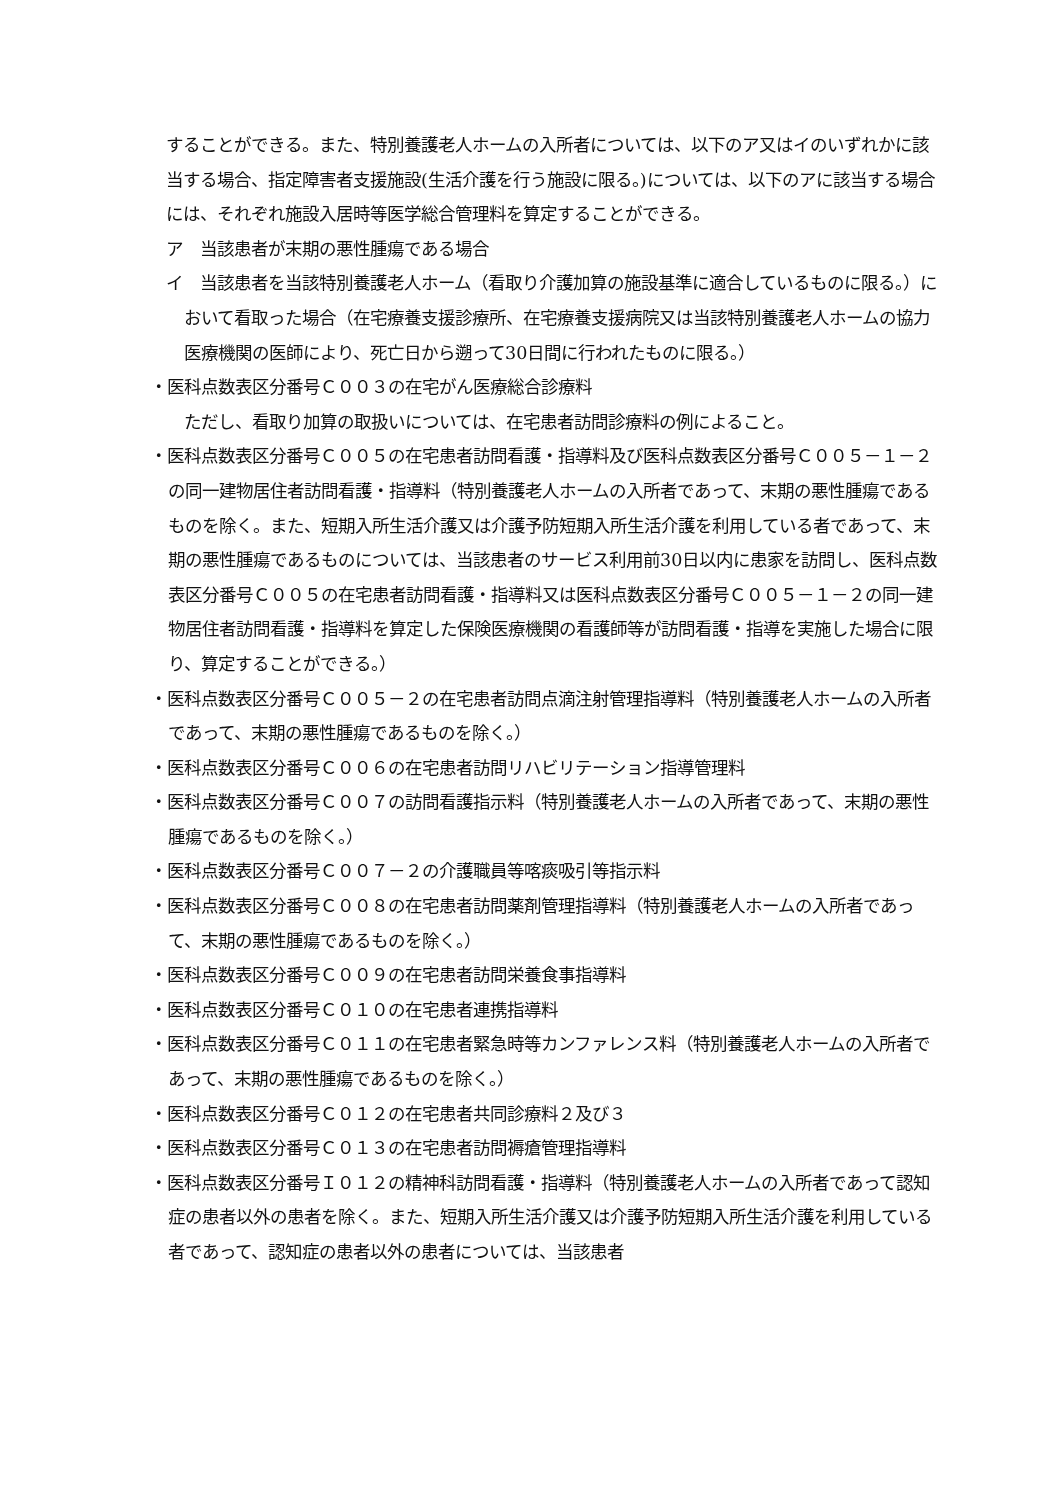することができる。また、特別養護老人ホームの入所者については、以下のア又はイのいずれかに該当する場合、指定障害者支援施設(生活介護を行う施設に限る。)については、以下のアに該当する場合には、それぞれ施設入居時等医学総合管理料を算定することができる。
ア　当該患者が末期の悪性腫瘍である場合
イ　当該患者を当該特別養護老人ホーム（看取り介護加算の施設基準に適合しているものに限る。）において看取った場合（在宅療養支援診療所、在宅療養支援病院又は当該特別養護老人ホームの協力医療機関の医師により、死亡日から遡って30日間に行われたものに限る。）
・医科点数表区分番号Ｃ００３の在宅がん医療総合診療料
ただし、看取り加算の取扱いについては、在宅患者訪問診療料の例によること。
・医科点数表区分番号Ｃ００５の在宅患者訪問看護・指導料及び医科点数表区分番号Ｃ００５－１－２の同一建物居住者訪問看護・指導料（特別養護老人ホームの入所者であって、末期の悪性腫瘍であるものを除く。また、短期入所生活介護又は介護予防短期入所生活介護を利用している者であって、末期の悪性腫瘍であるものについては、当該患者のサービス利用前30日以内に患家を訪問し、医科点数表区分番号Ｃ００５の在宅患者訪問看護・指導料又は医科点数表区分番号Ｃ００５－１－２の同一建物居住者訪問看護・指導料を算定した保険医療機関の看護師等が訪問看護・指導を実施した場合に限り、算定することができる。）
・医科点数表区分番号Ｃ００５－２の在宅患者訪問点滴注射管理指導料（特別養護老人ホームの入所者であって、末期の悪性腫瘍であるものを除く。）
・医科点数表区分番号Ｃ００６の在宅患者訪問リハビリテーション指導管理料
・医科点数表区分番号Ｃ００７の訪問看護指示料（特別養護老人ホームの入所者であって、末期の悪性腫瘍であるものを除く。）
・医科点数表区分番号Ｃ００７－２の介護職員等喀痰吸引等指示料
・医科点数表区分番号Ｃ００８の在宅患者訪問薬剤管理指導料（特別養護老人ホームの入所者であって、末期の悪性腫瘍であるものを除く。）
・医科点数表区分番号Ｃ００９の在宅患者訪問栄養食事指導料
・医科点数表区分番号Ｃ０１０の在宅患者連携指導料
・医科点数表区分番号Ｃ０１１の在宅患者緊急時等カンファレンス料（特別養護老人ホームの入所者であって、末期の悪性腫瘍であるものを除く。）
・医科点数表区分番号Ｃ０１２の在宅患者共同診療料２及び３
・医科点数表区分番号Ｃ０１３の在宅患者訪問褥瘡管理指導料
・医科点数表区分番号Ｉ０１２の精神科訪問看護・指導料（特別養護老人ホームの入所者であって認知症の患者以外の患者を除く。また、短期入所生活介護又は介護予防短期入所生活介護を利用している者であって、認知症の患者以外の患者については、当該患者